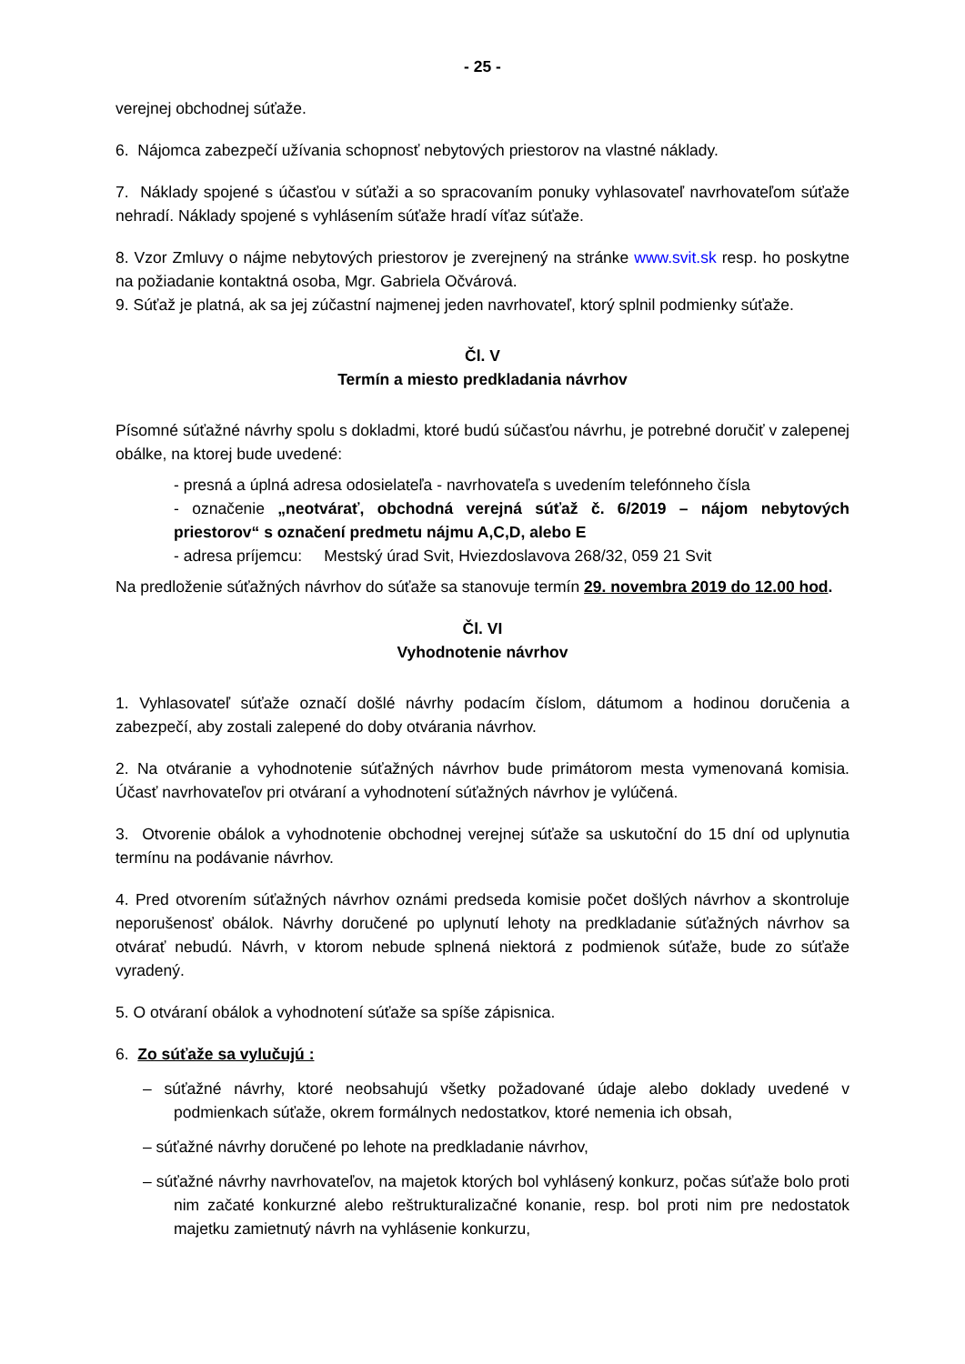- 25 -
verejnej obchodnej súťaže.
6. Nájomca zabezpečí užívania schopnosť nebytových priestorov na vlastné náklady.
7. Náklady spojené s účasťou v súťaži a so spracovaním ponuky vyhlasovateľ navrhovateľom súťaže nehradí. Náklady spojené s vyhlásením súťaže hradí víťaz súťaže.
8. Vzor Zmluvy o nájme nebytových priestorov je zverejnený na stránke www.svit.sk resp. ho poskytne na požiadanie kontaktná osoba, Mgr. Gabriela Očvárová.
9. Súťaž je platná, ak sa jej zúčastní najmenej jeden navrhovateľ, ktorý splnil podmienky súťaže.
Čl. V
Termín a miesto predkladania návrhov
Písomné súťažné návrhy spolu s dokladmi, ktoré budú súčasťou návrhu, je potrebné doručiť v zalepenej obálke, na ktorej bude uvedené:
- presná a úplná adresa odosielateľa - navrhovateľa s uvedením telefónneho čísla
- označenie „neotvárať, obchodná verejná súťaž č. 6/2019 – nájom nebytových priestorov“ s označení predmetu nájmu A,C,D, alebo E
- adresa príjemcu: Mestský úrad Svit, Hviezdoslavova 268/32, 059 21 Svit
Na predloženie súťažných návrhov do súťaže sa stanovuje termín 29. novembra 2019 do 12.00 hod.
Čl. VI
Vyhodnotenie návrhov
1. Vyhlasovateľ súťaže označí došlé návrhy podacím číslom, dátumom a hodinou doručenia a zabezpečí, aby zostali zalepené do doby otvárania návrhov.
2. Na otváranie a vyhodnotenie súťažných návrhov bude primátorom mesta vymenovaná komisia. Účasť navrhovateľov pri otváraní a vyhodnotení súťažných návrhov je vylúčená.
3. Otvorenie obálok a vyhodnotenie obchodnej verejnej súťaže sa uskutoční do 15 dní od uplynutia termínu na podávanie návrhov.
4. Pred otvorením súťažných návrhov oznámi predseda komisie počet došlých návrhov a skontroluje neporušenosť obálok. Návrhy doručené po uplynutí lehoty na predkladanie súťažných návrhov sa otvárať nebudú. Návrh, v ktorom nebude splnená niektorá z podmienok súťaže, bude zo súťaže vyradený.
5. O otváraní obálok a vyhodnotení súťaže sa spíše zápisnica.
6. Zo súťaže sa vylučujú :
– súťažné návrhy, ktoré neobsahujú všetky požadované údaje alebo doklady uvedené v podmienkach súťaže, okrem formálnych nedostatkov, ktoré nemenia ich obsah,
– súťažné návrhy doručené po lehote na predkladanie návrhov,
– súťažné návrhy navrhovateľov, na majetok ktorých bol vyhlásený konkurz, počas súťaže bolo proti nim začaté konkurzné alebo reštrukturalizačné konanie, resp. bol proti nim pre nedostatok majetku zamietnutý návrh na vyhlásenie konkurzu,